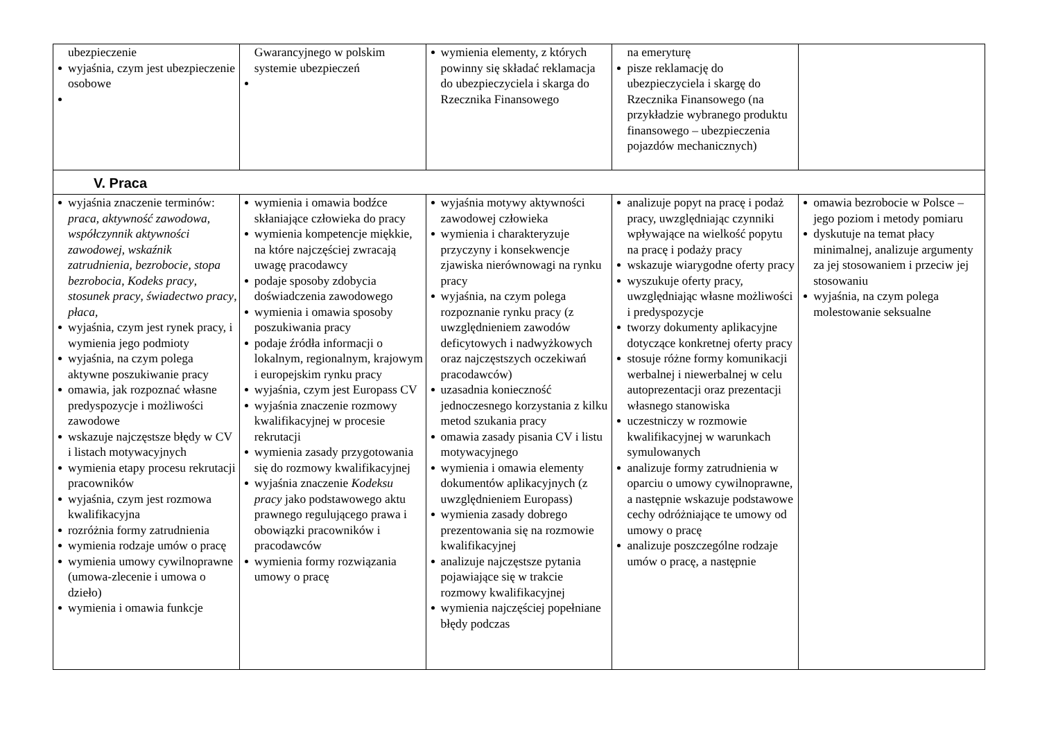| ubezpieczenie wyjaśnia, czym jest ubezpieczenie osobowe | Gwarancyjnego w polskim systemie ubezpieczeń | wymienia elementy, z których powinny się składać reklamacja do ubezpieczyciela i skarga do Rzecznika Finansowego | na emeryturę pisze reklamację do ubezpieczyciela i skargę do Rzecznika Finansowego (na przykładzie wybranego produktu finansowego – ubezpieczenia pojazdów mechanicznych) | |
| V. Praca | | | | |
| wyjaśnia znaczenie terminów: praca , aktywność zawodowa , współczynnik aktywności zawodowej , wskaźnik zatrudnienia , bezrobocie , stopa bezrobocia , Kodeks pracy , stosunek pracy , świadectwo pracy , płaca , wyjaśnia, czym jest rynek pracy, i wymienia jego podmioty wyjaśnia, na czym polega aktywne poszukiwanie pracy omawia, jak rozpoznać własne predyspozycje i możliwości zawodowe wskazuje najczęstsze błędy w CV i listach motywacyjnych wymienia etapy procesu rekrutacji pracowników wyjaśnia, czym jest rozmowa kwalifikacyjna rozróżnia formy zatrudnienia wymienia rodzaje umów o pracę wymienia umowy cywilnoprawne (umowa-zlecenie i umowa o dzieło) wymienia i omawia funkcje | wymienia i omawia bodźce skłaniające człowieka do pracy wymienia kompetencje miękkie, na które najczęściej zwracają uwagę pracodawcy podaje sposoby zdobycia doświadczenia zawodowego wymienia i omawia sposoby poszukiwania pracy podaje źródła informacji o lokalnym, regionalnym, krajowym i europejskim rynku pracy wyjaśnia, czym jest Europass CV wyjaśnia znaczenie rozmowy kwalifikacyjnej w procesie rekrutacji wymienia zasady przygotowania się do rozmowy kwalifikacyjnej wyjaśnia znaczenie Kodeksu pracy jako podstawowego aktu prawnego regulującego prawa i obowiązki pracowników i pracodawców wymienia formy rozwiązania umowy o pracę | wyjaśnia motywy aktywności zawodowej człowieka wymienia i charakteryzuje przyczyny i konsekwencje zjawiska nierównowagi na rynku pracy wyjaśnia, na czym polega rozpoznanie rynku pracy (z uwzględnieniem zawodów deficytowych i nadwyżkowych oraz najczęstszych oczekiwań pracodawców) uzasadnia konieczność jednoczesnego korzystania z kilku metod szukania pracy omawia zasady pisania CV i listu motywacyjnego wymienia i omawia elementy dokumentów aplikacyjnych (z uwzględnieniem Europass) wymienia zasady dobrego prezentowania się na rozmowie kwalifikacyjnej analizuje najczęstsze pytania pojawiające się w trakcie rozmowy kwalifikacyjnej wymienia najczęściej popełniane błędy podczas | analizuje popyt na pracę i podaż pracy, uwzględniając czynniki wpływające na wielkość popytu na pracę i podaży pracy wskazuje wiarygodne oferty pracy wyszukuje oferty pracy, uwzględniając własne możliwości i predyspozycje tworzy dokumenty aplikacyjne dotyczące konkretnej oferty pracy stosuje różne formy komunikacji werbalnej i niewerbalnej w celu autoprezentacji oraz prezentacji własnego stanowiska uczestniczy w rozmowie kwalifikacyjnej w warunkach symulowanych analizuje formy zatrudnienia w oparciu o umowy cywilnoprawne, a następnie wskazuje podstawowe cechy odróżniające te umowy od umowy o pracę analizuje poszczególne rodzaje umów o pracę, a następnie | omawia bezrobocie w Polsce – jego poziom i metody pomiaru dyskutuje na temat płacy minimalnej, analizuje argumenty za jej stosowaniem i przeciw jej stosowaniu wyjaśnia, na czym polega molestowanie seksualne |